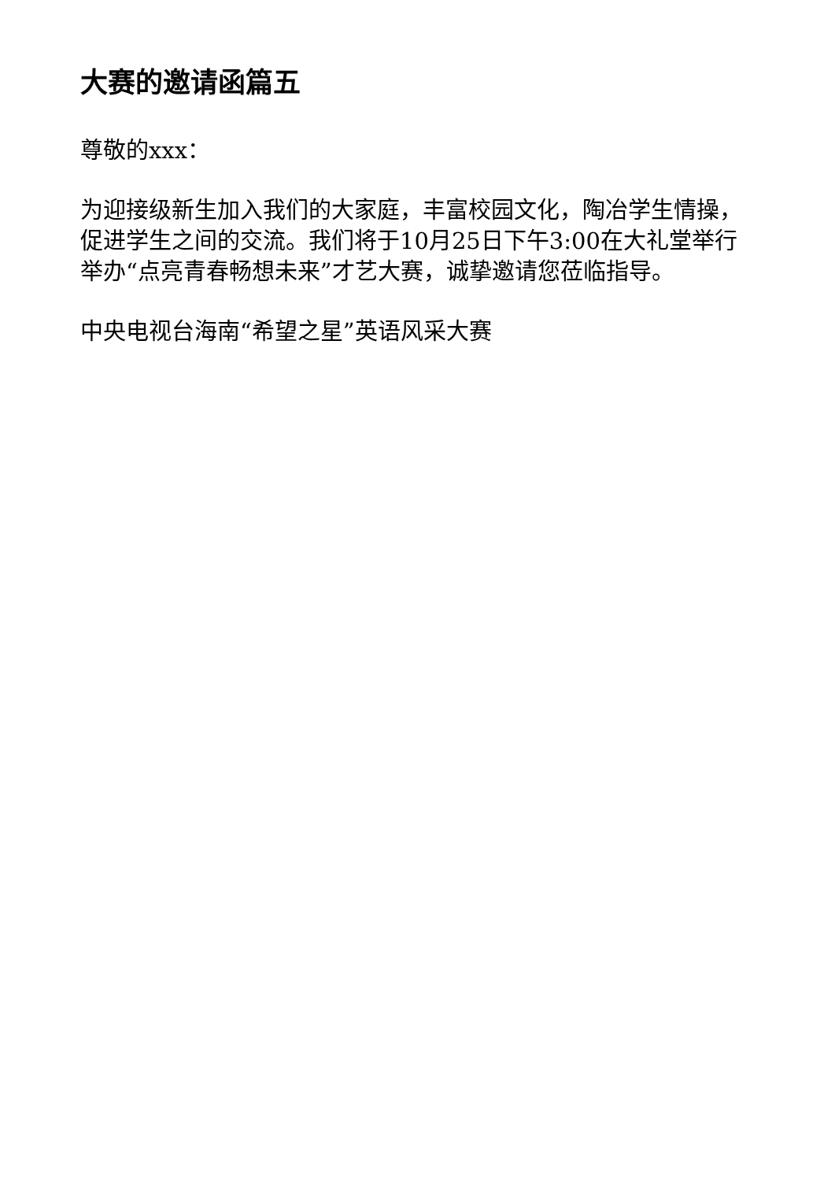大赛的邀请函篇五
尊敬的xxx：
为迎接级新生加入我们的大家庭，丰富校园文化，陶冶学生情操，促进学生之间的交流。我们将于10月25日下午3:00在大礼堂举行举办“点亮青春畅想未来”才艺大赛，诚挚邀请您莅临指导。
中央电视台海南“希望之星”英语风采大赛